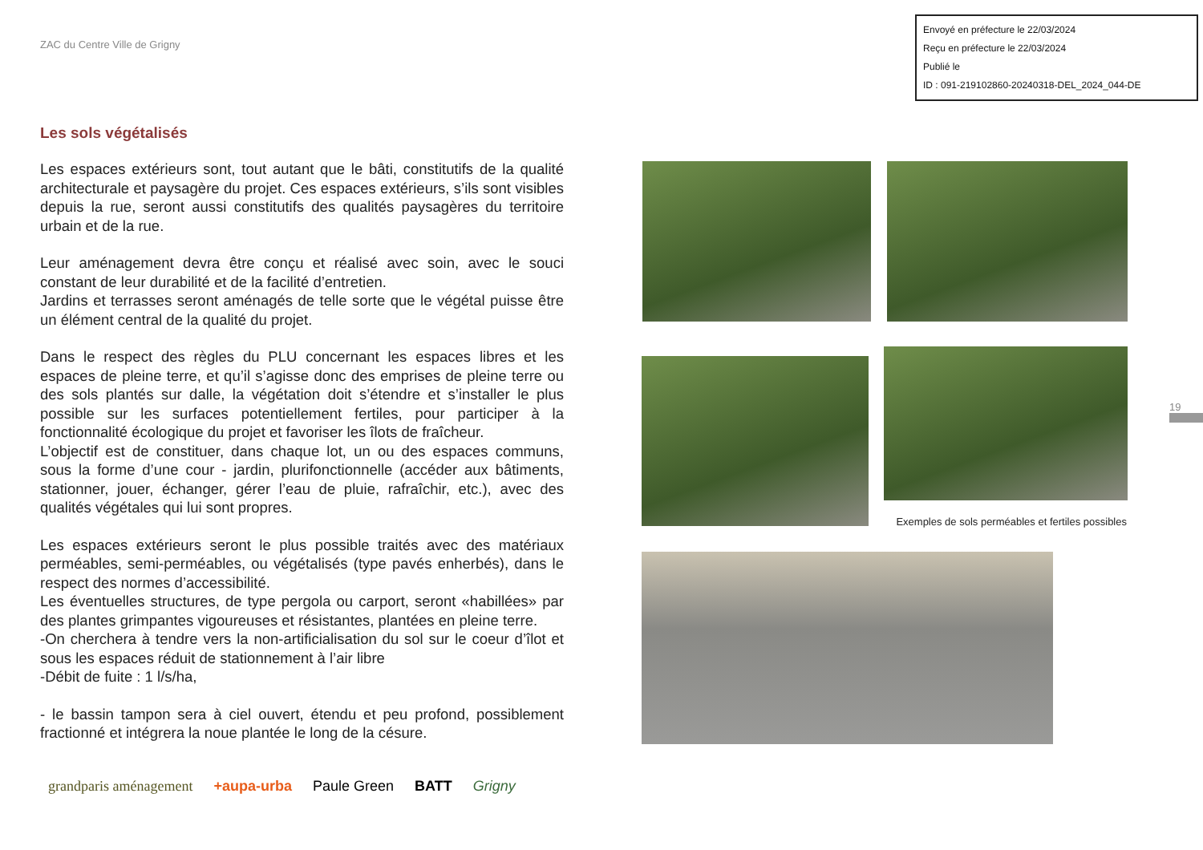ZAC du Centre Ville de Grigny
Envoyé en préfecture le 22/03/2024
Reçu en préfecture le 22/03/2024
Publié le
ID : 091-219102860-20240318-DEL_2024_044-DE
Les sols végétalisés
Les espaces extérieurs sont, tout autant que le bâti, constitutifs de la qualité architecturale et paysagère du projet. Ces espaces extérieurs, s’ils sont visibles depuis la rue, seront aussi constitutifs des qualités paysagères du territoire urbain et de la rue.
Leur aménagement devra être conçu et réalisé avec soin, avec le souci constant de leur durabilité et de la facilité d’entretien.
Jardins et terrasses seront aménagés de telle sorte que le végétal puisse être un élément central de la qualité du projet.
Dans le respect des règles du PLU concernant les espaces libres et les espaces de pleine terre, et qu’il s’agisse donc des emprises de pleine terre ou des sols plantés sur dalle, la végétation doit s’étendre et s’installer le plus possible sur les surfaces potentiellement fertiles, pour participer à la fonctionnalité écologique du projet et favoriser les îlots de fraîcheur.
L’objectif est de constituer, dans chaque lot, un ou des espaces communs, sous la forme d’une cour - jardin, plurifonctionnelle (accéder aux bâtiments, stationner, jouer, échanger, gérer l’eau de pluie, rafraîchir, etc.), avec des qualités végétales qui lui sont propres.
Les espaces extérieurs seront le plus possible traités avec des matériaux perméables, semi-perméables, ou végétalisés (type pavés enherbés), dans le respect des normes d’accessibilité.
Les éventuelles structures, de type pergola ou carport, seront «habillées» par des plantes grimpantes vigoureuses et résistantes, plantées en pleine terre.
-On cherchera à tendre vers la non-artificialisation du sol sur le coeur d’îlot et sous les espaces réduit de stationnement à l’air libre
-Débit de fuite : 1 l/s/ha,
- le bassin tampon sera à ciel ouvert, étendu et peu profond, possiblement fractionné et intégrera la noue plantée le long de la césure.
Exemples de sols perméables et fertiles possibles
19
grandparis aménagement +aupa-urba Paule Green BATT Grigny